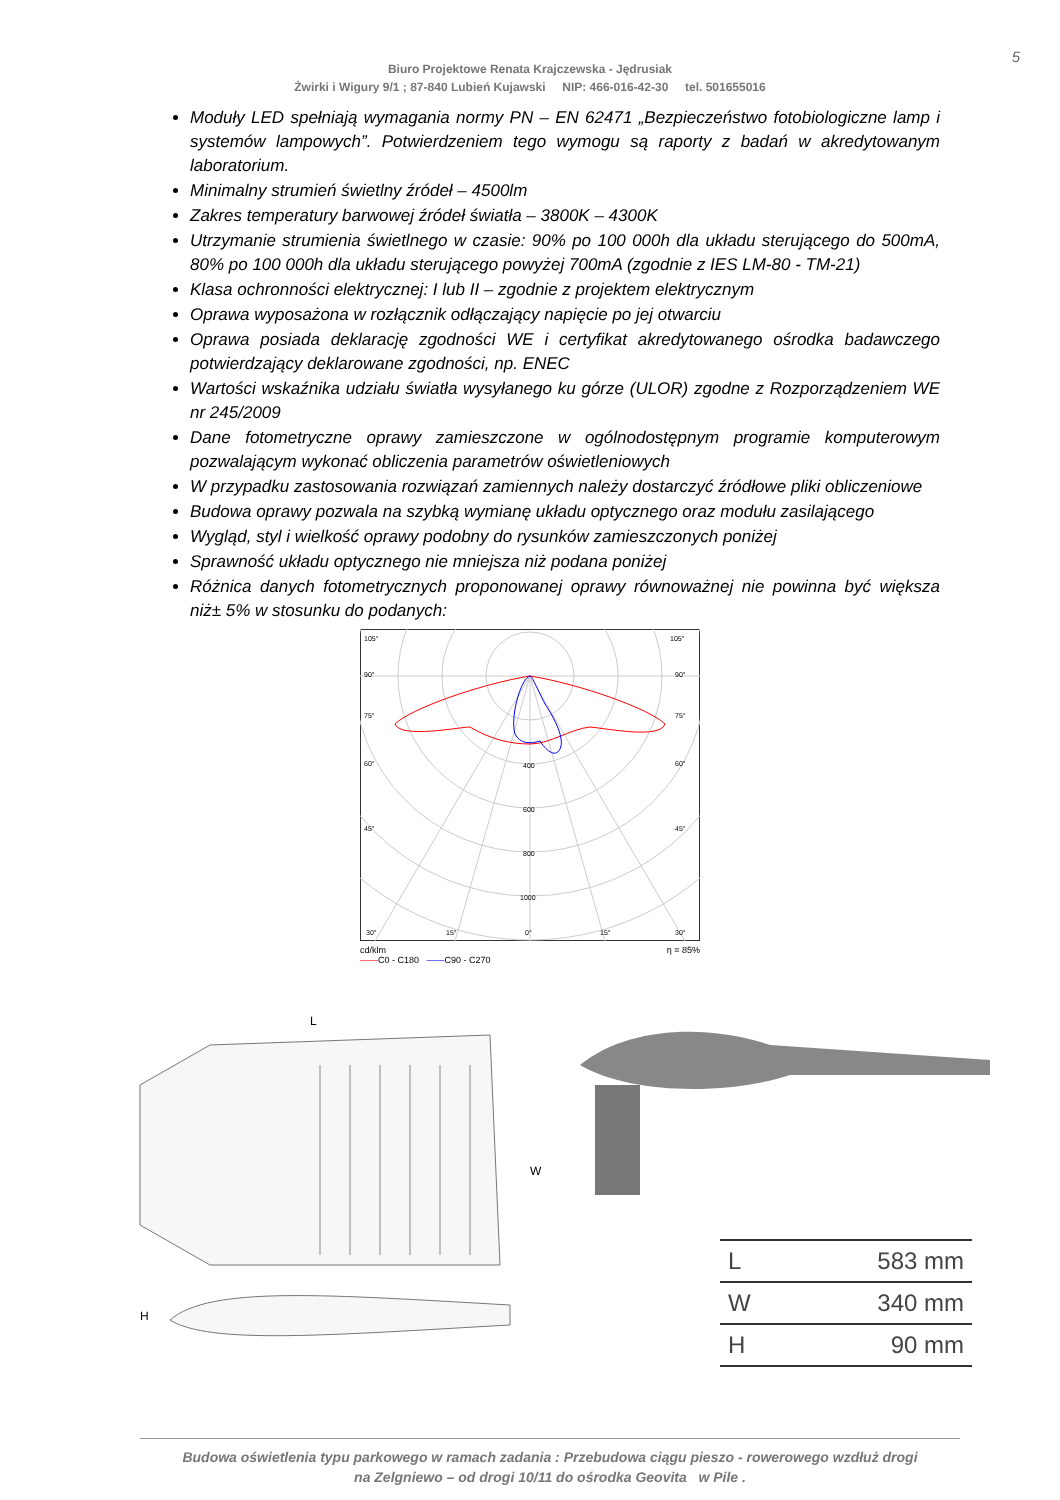5
Biuro Projektowe Renata Krajczewska - Jędrusiak
Żwirki i Wigury 9/1 ; 87-840 Lubień Kujawski NIP: 466-016-42-30 tel. 501655016
Moduły LED spełniają wymagania normy PN – EN 62471 „Bezpieczeństwo fotobiologiczne lamp i systemów lampowych”. Potwierdzeniem tego wymogu są raporty z badań w akredytowanym laboratorium.
Minimalny strumień świetlny źródeł – 4500lm
Zakres temperatury barwowej źródeł światła – 3800K – 4300K
Utrzymanie strumienia świetlnego w czasie: 90% po 100 000h dla układu sterującego do 500mA, 80% po 100 000h dla układu sterującego powyżej 700mA (zgodnie z IES LM-80 - TM-21)
Klasa ochronności elektrycznej: I lub II – zgodnie z projektem elektrycznym
Oprawa wyposażona w rozłącznik odłączający napięcie po jej otwarciu
Oprawa posiada deklarację zgodności WE i certyfikat akredytowanego ośrodka badawczego potwierdzający deklarowane zgodności, np. ENEC
Wartości wskaźnika udziału światła wysyłanego ku górze (ULOR) zgodne z Rozporządzeniem WE nr 245/2009
Dane fotometryczne oprawy zamieszczone w ogólnodostępnym programie komputerowym pozwalającym wykonać obliczenia parametrów oświetleniowych
W przypadku zastosowania rozwiązań zamiennych należy dostarczyć źródłowe pliki obliczeniowe
Budowa oprawy pozwala na szybką wymianę układu optycznego oraz modułu zasilającego
Wygląd, styl i wielkość oprawy podobny do rysunków zamieszczonych poniżej
Sprawność układu optycznego nie mniejsza niż podana poniżej
Różnica danych fotometrycznych proponowanej oprawy równoważnej nie powinna być większa niż± 5% w stosunku do podanych:
105°
105°
90°
90°
75°
75°
60°
60°
45°
45°
400
600
800
1000
30°
15°
0°
15°
30°
cd/klm
——C0 - C180 ——C90 - C270 η = 85%
L
W
H
| L | 583 mm |
| W | 340 mm |
| H | 90 mm |
Budowa oświetlenia typu parkowego w ramach zadania : Przebudowa ciągu pieszo - rowerowego wzdłuż drogi
na Zelgniewo – od drogi 10/11 do ośrodka Geovita w Pile .